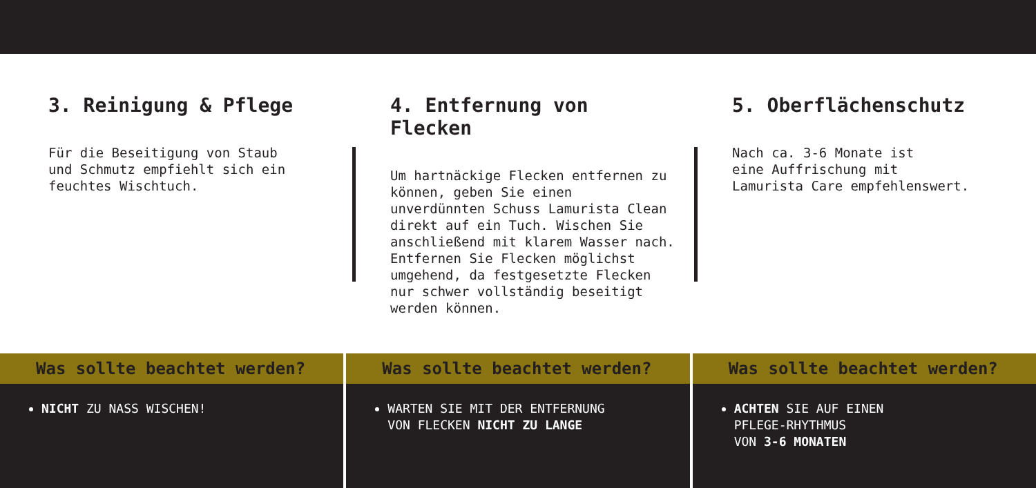3. Reinigung & Pflege
Für die Beseitigung von Staub
und Schmutz empfiehlt sich ein
feuchtes Wischtuch.
4. Entfernung von Flecken
Um hartnäckige Flecken entfernen zu
können, geben Sie einen
unverdünnten Schuss Lamurista Clean
direkt auf ein Tuch. Wischen Sie
anschließend mit klarem Wasser nach.
Entfernen Sie Flecken möglichst
umgehend, da festgesetzte Flecken
nur schwer vollständig beseitigt
werden können.
5. Oberflächenschutz
Nach ca. 3-6 Monate ist
eine Auffrischung mit
Lamurista Care empfehlenswert.
Was sollte beachtet werden?
NICHT ZU NASS WISCHEN!
Was sollte beachtet werden?
WARTEN SIE MIT DER ENTFERNUNG
VON FLECKEN NICHT ZU LANGE
Was sollte beachtet werden?
ACHTEN SIE AUF EINEN
PFLEGE-RHYTHMUS
VON 3-6 MONATEN